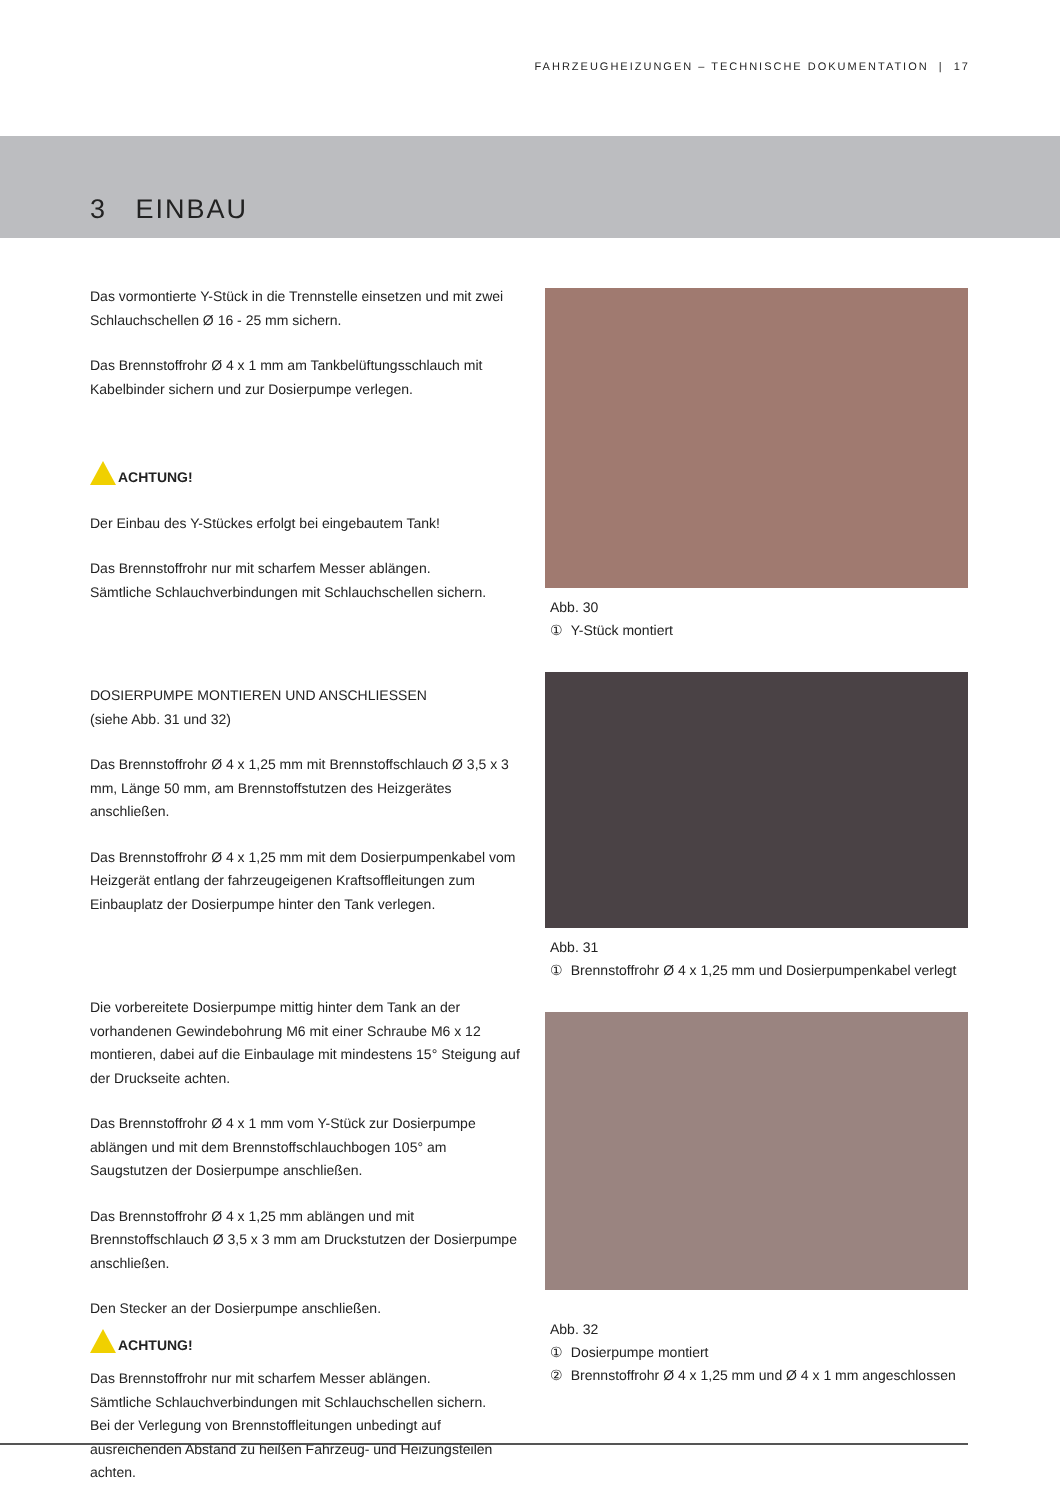FAHRZEUGHEIZUNGEN – TECHNISCHE DOKUMENTATION | 17
3 EINBAU
Das vormontierte Y-Stück in die Trennstelle einsetzen und mit zwei Schlauchschellen Ø 16 - 25 mm sichern.
Das Brennstoffrohr Ø 4 x 1 mm am Tankbelüftungsschlauch mit Kabelbinder sichern und zur Dosierpumpe verlegen.
ACHTUNG!
Der Einbau des Y-Stückes erfolgt bei eingebautem Tank!
Das Brennstoffrohr nur mit scharfem Messer ablängen.
Sämtliche Schlauchverbindungen mit Schlauchschellen sichern.
DOSIERPUMPE MONTIEREN UND ANSCHLIESSEN
(siehe Abb. 31 und 32)
Das Brennstoffrohr Ø 4 x 1,25 mm mit Brennstoffschlauch Ø 3,5 x 3 mm, Länge 50 mm, am Brennstoffstutzen des Heizgerätes anschließen.
Das Brennstoffrohr Ø 4 x 1,25 mm mit dem Dosierpumpenkabel vom Heizgerät entlang der fahrzeugeigenen Kraftsoffleitungen zum Einbauplatz der Dosierpumpe hinter den Tank verlegen.
Die vorbereitete Dosierpumpe mittig hinter dem Tank an der vorhandenen Gewindebohrung M6 mit einer Schraube M6 x 12 montieren, dabei auf die Einbaulage mit mindestens 15° Steigung auf der Druckseite achten.
Das Brennstoffrohr Ø 4 x 1 mm vom Y-Stück zur Dosierpumpe ablängen und mit dem Brennstoffschlauchbogen 105° am Saugstutzen der Dosierpumpe anschließen.
Das Brennstoffrohr Ø 4 x 1,25 mm ablängen und mit Brennstoffschlauch Ø 3,5 x 3 mm am Druckstutzen der Dosierpumpe anschließen.
Den Stecker an der Dosierpumpe anschließen.
ACHTUNG!
Das Brennstoffrohr nur mit scharfem Messer ablängen.
Sämtliche Schlauchverbindungen mit Schlauchschellen sichern.
Bei der Verlegung von Brennstoffleitungen unbedingt auf ausreichenden Abstand zu heißen Fahrzeug- und Heizungsteilen achten.
Abb. 30
① Y-Stück montiert
Abb. 31
① Brennstoffrohr Ø 4 x 1,25 mm und Dosierpumpenkabel verlegt
Abb. 32
① Dosierpumpe montiert
② Brennstoffrohr Ø 4 x 1,25 mm und Ø 4 x 1 mm angeschlossen